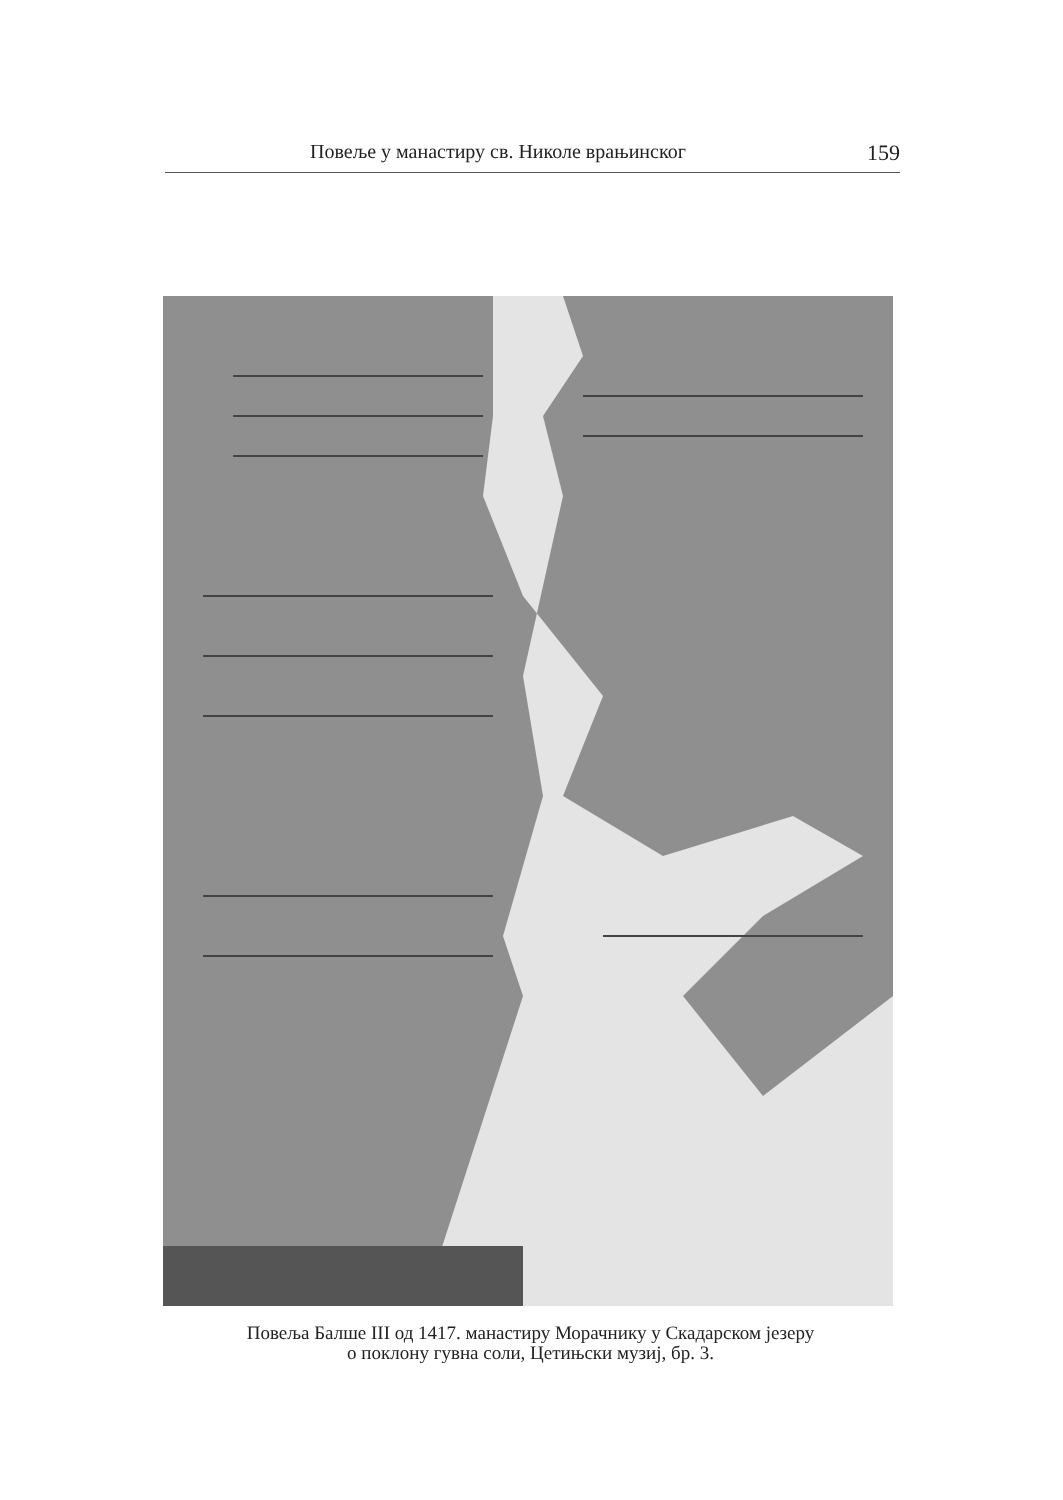Повеље у манастиру св. Николе врањинског 159
Повеља Балше III од 1417. манастиру Морачнику у Скадарском језеру
о поклону гувна соли, Цетињски музиј, бр. 3.